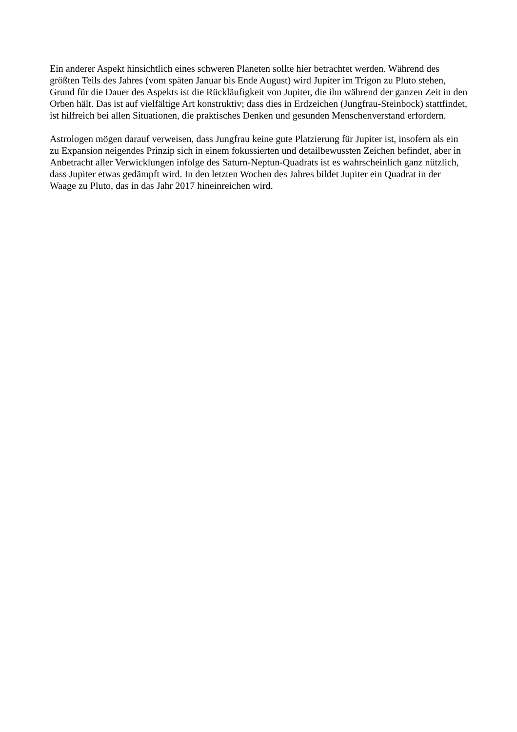Ein anderer Aspekt hinsichtlich eines schweren Planeten sollte hier betrachtet werden. Während des größten Teils des Jahres (vom späten Januar bis Ende August) wird Jupiter im Trigon zu Pluto stehen, Grund für die Dauer des Aspekts ist die Rückläufigkeit von Jupiter, die ihn während der ganzen Zeit in den Orben hält. Das ist auf vielfältige Art konstruktiv; dass dies in Erdzeichen (Jungfrau-Steinbock) stattfindet, ist hilfreich bei allen Situationen, die praktisches Denken und gesunden Menschenverstand erfordern.
Astrologen mögen darauf verweisen, dass Jungfrau keine gute Platzierung für Jupiter ist, insofern als ein zu Expansion neigendes Prinzip sich in einem fokussierten und detailbewussten Zeichen befindet, aber in Anbetracht aller Verwicklungen infolge des Saturn-Neptun-Quadrats ist es wahrscheinlich ganz nützlich, dass Jupiter etwas gedämpft wird. In den letzten Wochen des Jahres bildet Jupiter ein Quadrat in der Waage zu Pluto, das in das Jahr 2017 hineinreichen wird.